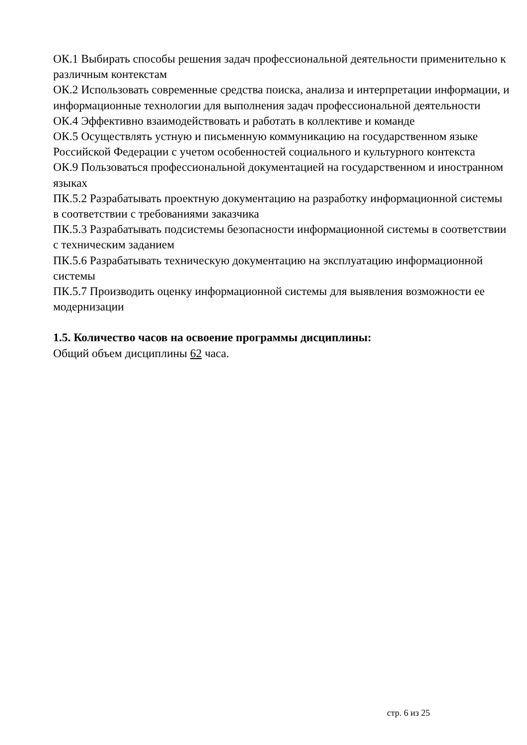ОК.1 Выбирать способы решения задач профессиональной деятельности применительно к различным контекстам
ОК.2 Использовать современные средства поиска, анализа и интерпретации информации, и информационные технологии для выполнения задач профессиональной деятельности
ОК.4 Эффективно взаимодействовать и работать в коллективе и команде
ОК.5 Осуществлять устную и письменную коммуникацию на государственном языке Российской Федерации с учетом особенностей социального и культурного контекста
ОК.9 Пользоваться профессиональной документацией на государственном и иностранном языках
ПК.5.2 Разрабатывать проектную документацию на разработку информационной системы в соответствии с требованиями заказчика
ПК.5.3 Разрабатывать подсистемы безопасности информационной системы в соответствии с техническим заданием
ПК.5.6 Разрабатывать техническую документацию на эксплуатацию информационной системы
ПК.5.7 Производить оценку информационной системы для выявления возможности ее модернизации
1.5. Количество часов на освоение программы дисциплины:
Общий объем дисциплины 62 часа.
стр. 6 из 25